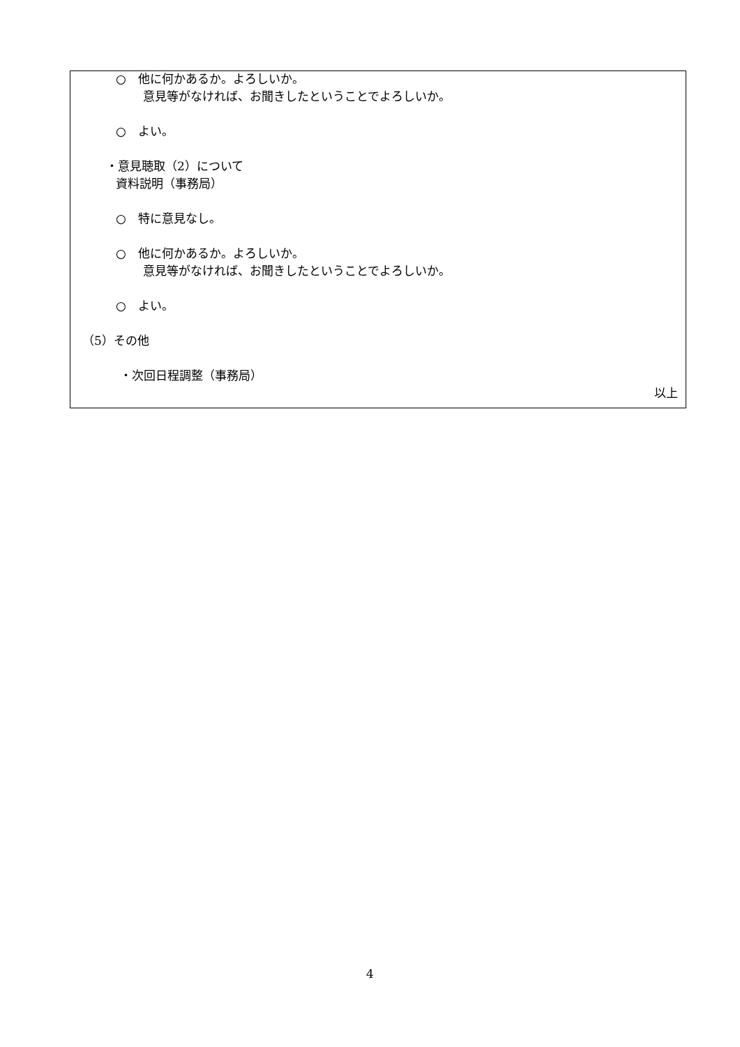○　他に何かあるか。よろしいか。
意見等がなければ、お聞きしたということでよろしいか。
○　よい。
・意見聴取（2）について
資料説明（事務局）
○　特に意見なし。
○　他に何かあるか。よろしいか。
意見等がなければ、お聞きしたということでよろしいか。
○　よい。
（5）その他
・次回日程調整（事務局）
以上
4